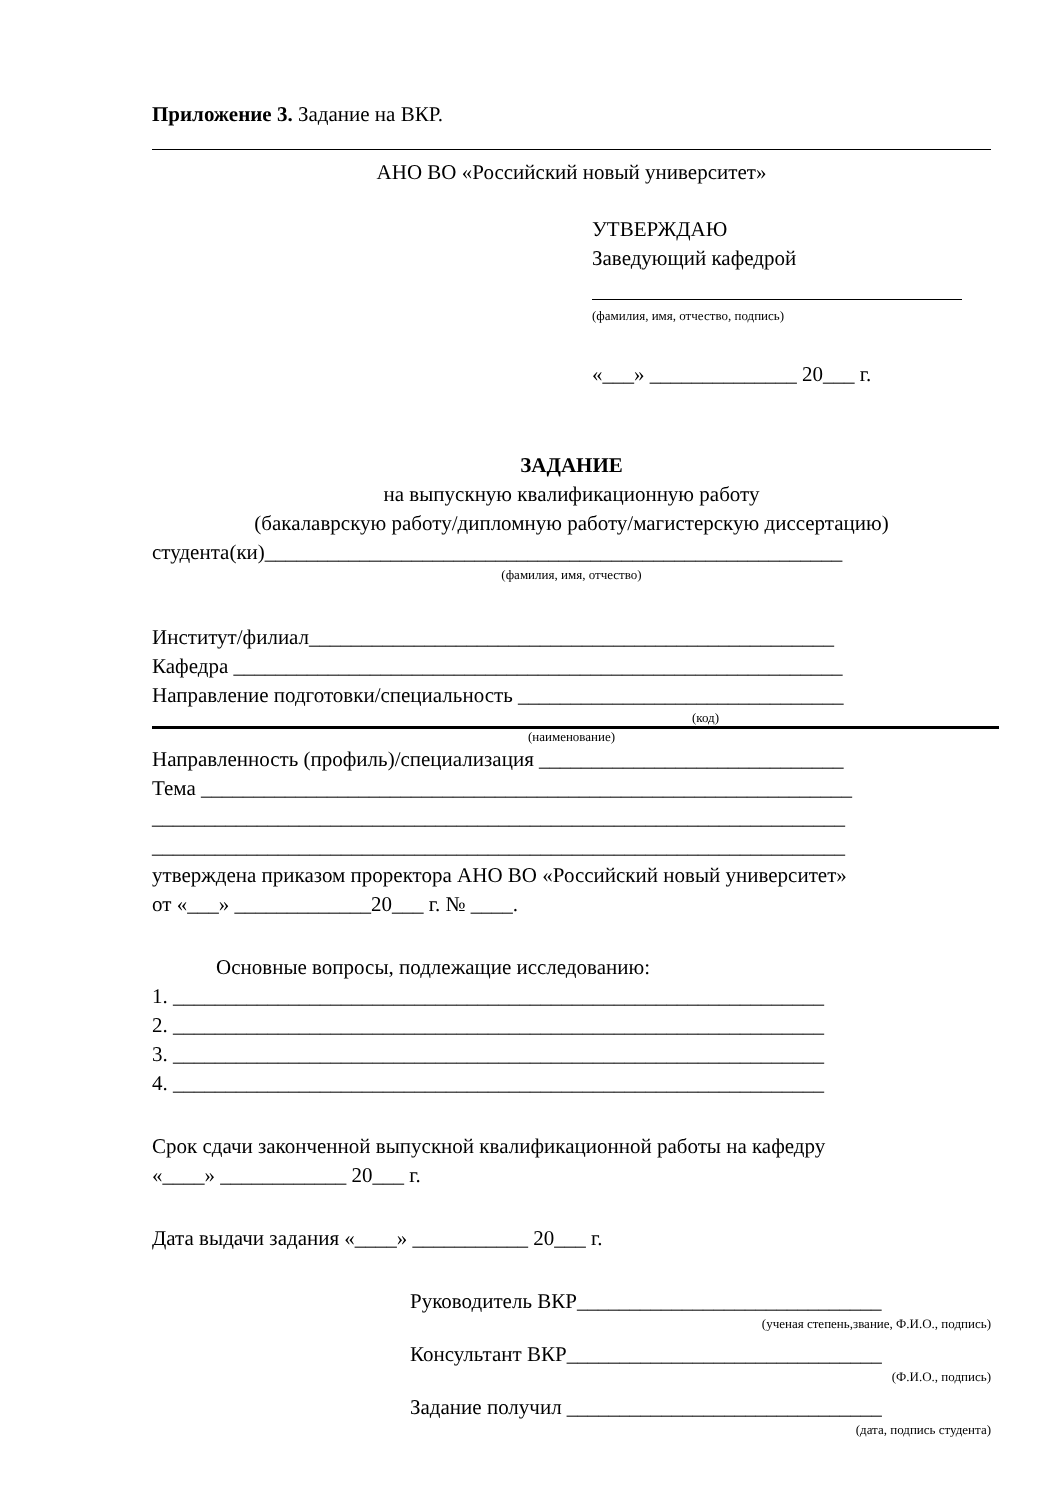Приложение 3. Задание на ВКР.
АНО ВО «Российский новый университет»
УТВЕРЖДАЮ
Заведующий кафедрой
(фамилия, имя, отчество, подпись)
«___» ______________ 20___ г.
ЗАДАНИЕ
на выпускную квалификационную работу
(бакалаврскую работу/дипломную работу/магистерскую диссертацию)
студента(ки)_______________________________________________________
(фамилия, имя, отчество)
Институт/филиал__________________________________________________
Кафедра __________________________________________________________
Направление подготовки/специальность _______________________________
(код)
(наименование)
Направленность (профиль)/специализация _____________________________
Тема ______________________________________________________________
__________________________________________________________________
__________________________________________________________________
утверждена приказом проректора АНО ВО «Российский новый университет»
от «___» _____________20___ г. № ____.
Основные вопросы, подлежащие исследованию:
1. ______________________________________________________________
2. ______________________________________________________________
3. ______________________________________________________________
4. ______________________________________________________________
Срок сдачи законченной выпускной квалификационной работы на кафедру
«____» ____________ 20___ г.
Дата выдачи задания «____» ___________ 20___ г.
Руководитель ВКР_____________________________
(ученая степень,звание, Ф.И.О., подпись)
Консультант ВКР______________________________
(Ф.И.О., подпись)
Задание получил ______________________________
(дата, подпись студента)